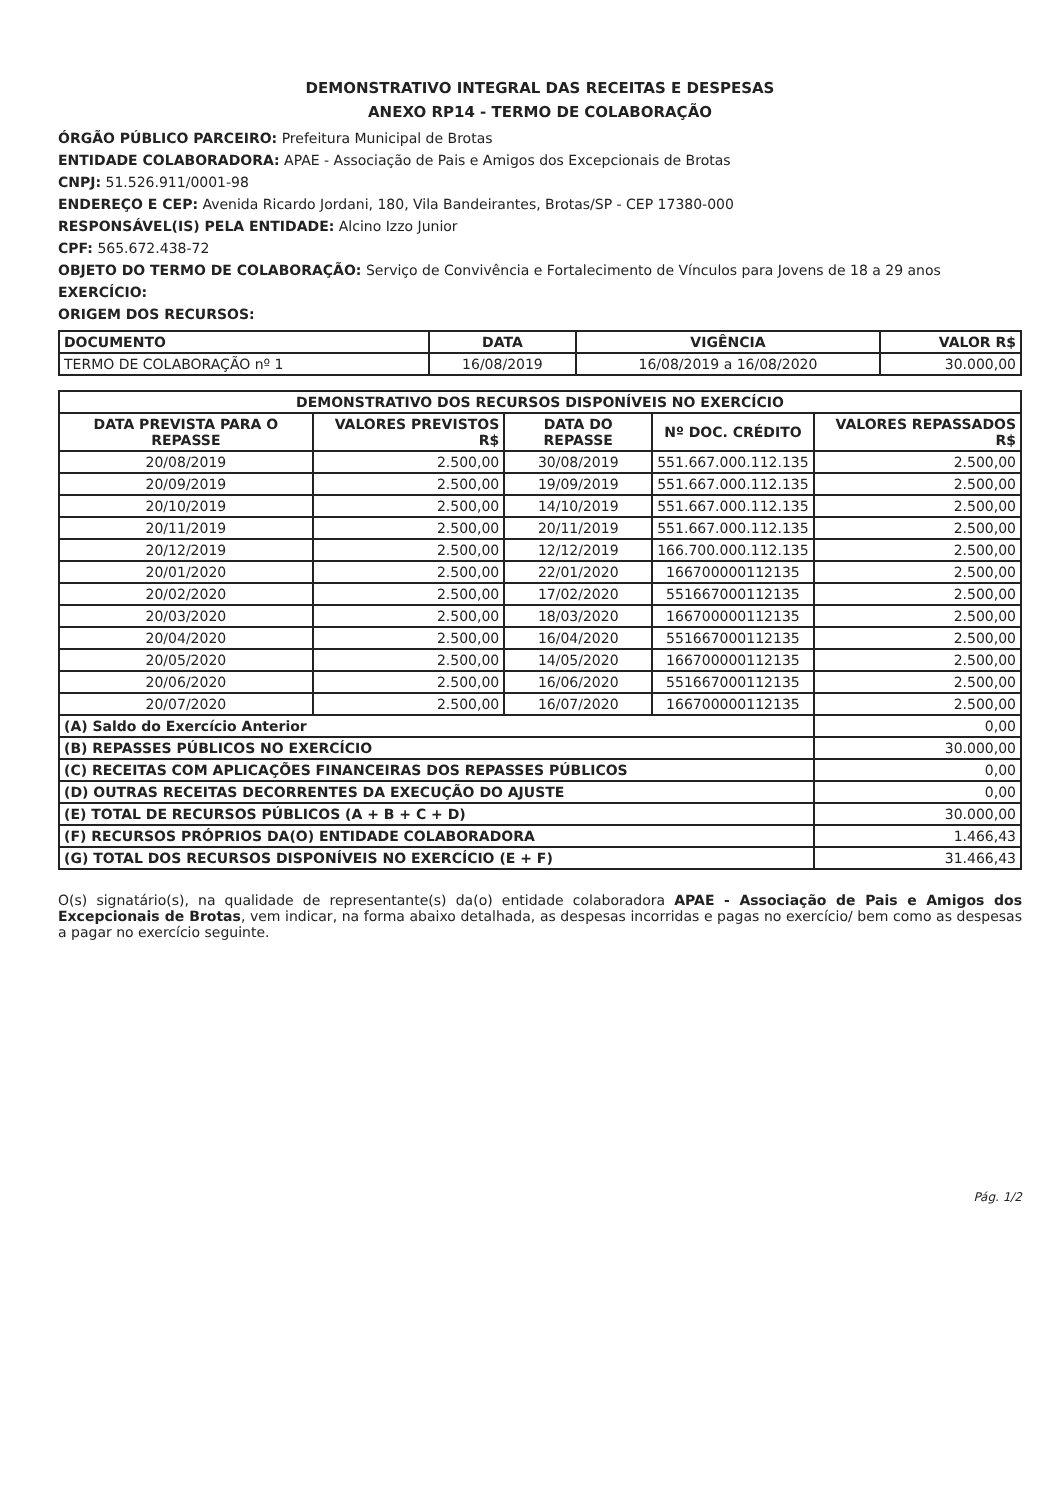DEMONSTRATIVO INTEGRAL DAS RECEITAS E DESPESAS
ANEXO RP14 - TERMO DE COLABORAÇÃO
ÓRGÃO PÚBLICO PARCEIRO: Prefeitura Municipal de Brotas
ENTIDADE COLABORADORA: APAE - Associação de Pais e Amigos dos Excepcionais de Brotas
CNPJ: 51.526.911/0001-98
ENDEREÇO E CEP: Avenida Ricardo Jordani, 180, Vila Bandeirantes, Brotas/SP - CEP 17380-000
RESPONSÁVEL(IS) PELA ENTIDADE: Alcino Izzo Junior
CPF: 565.672.438-72
OBJETO DO TERMO DE COLABORAÇÃO: Serviço de Convivência e Fortalecimento de Vínculos para Jovens de 18 a 29 anos
EXERCÍCIO:
ORIGEM DOS RECURSOS:
| DOCUMENTO | DATA | VIGÊNCIA | VALOR R$ |
| --- | --- | --- | --- |
| TERMO DE COLABORAÇÃO nº 1 | 16/08/2019 | 16/08/2019 a 16/08/2020 | 30.000,00 |
| DEMONSTRATIVO DOS RECURSOS DISPONÍVEIS NO EXERCÍCIO | | | | |
| --- | --- | --- | --- | --- |
| DATA PREVISTA PARA O REPASSE | VALORES PREVISTOS R$ | DATA DO REPASSE | Nº DOC. CRÉDITO | VALORES REPASSADOS R$ |
| 20/08/2019 | 2.500,00 | 30/08/2019 | 551.667.000.112.135 | 2.500,00 |
| 20/09/2019 | 2.500,00 | 19/09/2019 | 551.667.000.112.135 | 2.500,00 |
| 20/10/2019 | 2.500,00 | 14/10/2019 | 551.667.000.112.135 | 2.500,00 |
| 20/11/2019 | 2.500,00 | 20/11/2019 | 551.667.000.112.135 | 2.500,00 |
| 20/12/2019 | 2.500,00 | 12/12/2019 | 166.700.000.112.135 | 2.500,00 |
| 20/01/2020 | 2.500,00 | 22/01/2020 | 166700000112135 | 2.500,00 |
| 20/02/2020 | 2.500,00 | 17/02/2020 | 551667000112135 | 2.500,00 |
| 20/03/2020 | 2.500,00 | 18/03/2020 | 166700000112135 | 2.500,00 |
| 20/04/2020 | 2.500,00 | 16/04/2020 | 551667000112135 | 2.500,00 |
| 20/05/2020 | 2.500,00 | 14/05/2020 | 166700000112135 | 2.500,00 |
| 20/06/2020 | 2.500,00 | 16/06/2020 | 551667000112135 | 2.500,00 |
| 20/07/2020 | 2.500,00 | 16/07/2020 | 166700000112135 | 2.500,00 |
| (A) Saldo do Exercício Anterior | | | | 0,00 |
| (B) REPASSES PÚBLICOS NO EXERCÍCIO | | | | 30.000,00 |
| (C) RECEITAS COM APLICAÇÕES FINANCEIRAS DOS REPASSES PÚBLICOS | | | | 0,00 |
| (D) OUTRAS RECEITAS DECORRENTES DA EXECUÇÃO DO AJUSTE | | | | 0,00 |
| (E) TOTAL DE RECURSOS PÚBLICOS (A + B + C + D) | | | | 30.000,00 |
| (F) RECURSOS PRÓPRIOS DA(O) ENTIDADE COLABORADORA | | | | 1.466,43 |
| (G) TOTAL DOS RECURSOS DISPONÍVEIS NO EXERCÍCIO (E + F) | | | | 31.466,43 |
O(s) signatário(s), na qualidade de representante(s) da(o) entidade colaboradora APAE - Associação de Pais e Amigos dos Excepcionais de Brotas, vem indicar, na forma abaixo detalhada, as despesas incorridas e pagas no exercício/ bem como as despesas a pagar no exercício seguinte.
Pág. 1/2